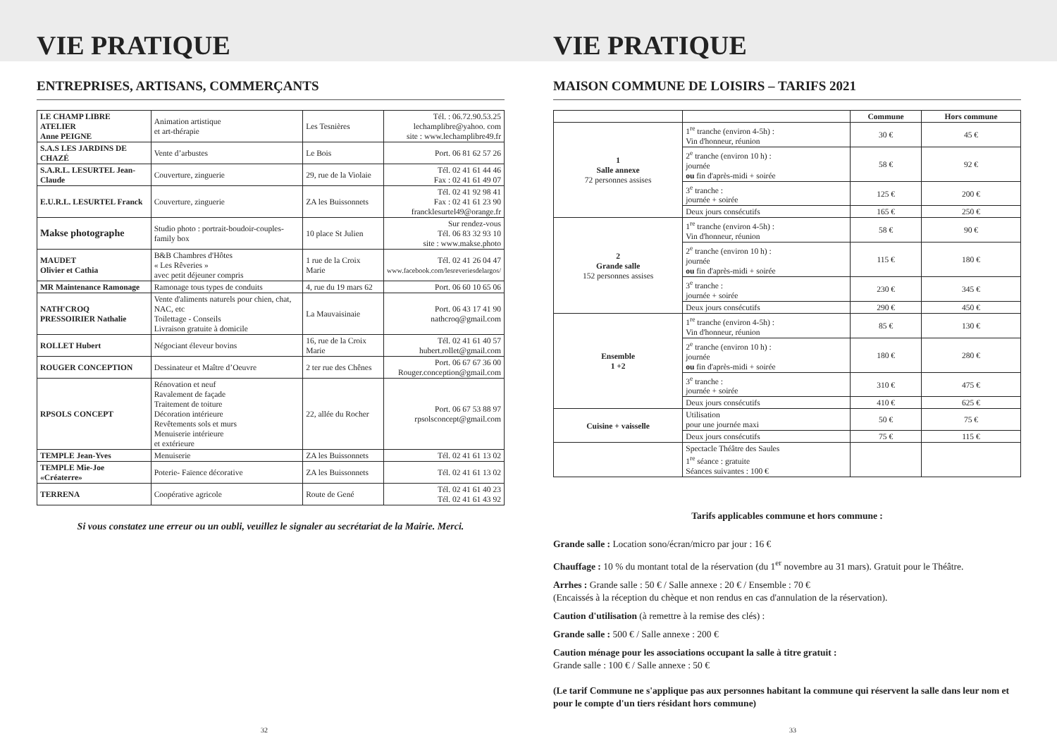VIE PRATIQUE
ENTREPRISES, ARTISANS, COMMERÇANTS
| LE CHAMP LIBRE ATELIER Anne PEIGNE | Animation artistique et art-thérapie | Les Tesnières | Tél. : 06.72.90.53.25 lechamplibre@yahoo. com site : www.lechamplibre49.fr |
| S.A.S LES JARDINS DE CHAZÉ | Vente d’arbustes | Le Bois | Port. 06 81 62 57 26 |
| S.A.R.L. LESURTEL Jean-Claude | Couverture, zinguerie | 29, rue de la Violaie | Tél. 02 41 61 44 46 Fax : 02 41 61 49 07 |
| E.U.R.L. LESURTEL Franck | Couverture, zinguerie | ZA les Buissonnets | Tél. 02 41 92 98 41 Fax : 02 41 61 23 90 francklesurtel49@orange.fr |
| Makse photographe | Studio photo : portrait-boudoir-couples-family box | 10 place St Julien | Sur rendez-vous Tél. 06 83 32 93 10 site : www.makse.photo |
| MAUDET Olivier et Cathia | B&B Chambres d'Hôtes « Les Rêveries » avec petit déjeuner compris | 1 rue de la Croix Marie | Tél. 02 41 26 04 47 www.facebook.com/lesreveriesdelargos/ |
| MR Maintenance Ramonage | Ramonage tous types de conduits | 4, rue du 19 mars 62 | Port. 06 60 10 65 06 |
| NATH'CROQ PRESSOIRIER Nathalie | Vente d'aliments naturels pour chien, chat, NAC, etc Toilettage - Conseils Livraison gratuite à domicile | La Mauvaisinaie | Port. 06 43 17 41 90 nathcroq@gmail.com |
| ROLLET Hubert | Négociant éleveur bovins | 16, rue de la Croix Marie | Tél. 02 41 61 40 57 hubert.rollet@gmail.com |
| ROUGER CONCEPTION | Dessinateur et Maître d’Oeuvre | 2 ter rue des Chênes | Port. 06 67 67 36 00 Rouger.conception@gmail.com |
| RPSOLS CONCEPT | Rénovation et neuf Ravalement de façade Traitement de toiture Décoration intérieure Revêtements sols et murs Menuiserie intérieure et extérieure | 22, allée du Rocher | Port. 06 67 53 88 97 rpsolsconcept@gmail.com |
| TEMPLE Jean-Yves | Menuiserie | ZA les Buissonnets | Tél. 02 41 61 13 02 |
| TEMPLE Mie-Joe «Créaterre» | Poterie- Faïence décorative | ZA les Buissonnets | Tél. 02 41 61 13 02 |
| TERRENA | Coopérative agricole | Route de Gené | Tél. 02 41 61 40 23 Tél. 02 41 61 43 92 |
Si vous constatez une erreur ou un oubli, veuillez le signaler au secrétariat de la Mairie. Merci.
32
VIE PRATIQUE
MAISON COMMUNE DE LOISIRS – TARIFS 2021
| | | Commune | Hors commune |
| --- | --- | --- | --- |
| 1 Salle annexe 72 personnes assises | 1<sup>re</sup> tranche (environ 4-5h) : Vin d'honneur, réunion | 30 € | 45 € |
| | 2<sup>e</sup> tranche (environ 10 h) : journée ou fin d'après-midi + soirée | 58 € | 92 € |
| | 3<sup>e</sup> tranche : journée + soirée | 125 € | 200 € |
| | Deux jours consécutifs | 165 € | 250 € |
| 2 Grande salle 152 personnes assises | 1<sup>re</sup> tranche (environ 4-5h) : Vin d'honneur, réunion | 58 € | 90 € |
| | 2<sup>e</sup> tranche (environ 10 h) : journée ou fin d'après-midi + soirée | 115 € | 180 € |
| | 3<sup>e</sup> tranche : journée + soirée | 230 € | 345 € |
| | Deux jours consécutifs | 290 € | 450 € |
| Ensemble 1 +2 | 1<sup>re</sup> tranche (environ 4-5h) : Vin d'honneur, réunion | 85 € | 130 € |
| | 2<sup>e</sup> tranche (environ 10 h) : journée ou fin d'après-midi + soirée | 180 € | 280 € |
| | 3<sup>e</sup> tranche : journée + soirée | 310 € | 475 € |
| | Deux jours consécutifs | 410 € | 625 € |
| Cuisine + vaisselle | Utilisation pour une journée maxi | 50 € | 75 € |
| | Deux jours consécutifs | 75 € | 115 € |
| | Spectacle Théâtre des Saules 1<sup>re</sup> séance : gratuite Séances suivantes : 100 € | | |
Tarifs applicables commune et hors commune :
Grande salle : Location sono/écran/micro par jour : 16 €
Chauffage : 10 % du montant total de la réservation (du 1<sup>er</sup> novembre au 31 mars). Gratuit pour le Théâtre.
Arrhes : Grande salle : 50 € / Salle annexe : 20 € / Ensemble : 70 €
(Encaissés à la réception du chèque et non rendus en cas d'annulation de la réservation).
Caution d'utilisation (à remettre à la remise des clés) :
Grande salle : 500 € / Salle annexe : 200 €
Caution ménage pour les associations occupant la salle à titre gratuit :
Grande salle : 100 € / Salle annexe : 50 €
(Le tarif Commune ne s'applique pas aux personnes habitant la commune qui réservent la salle dans leur nom et pour le compte d'un tiers résidant hors commune)
33